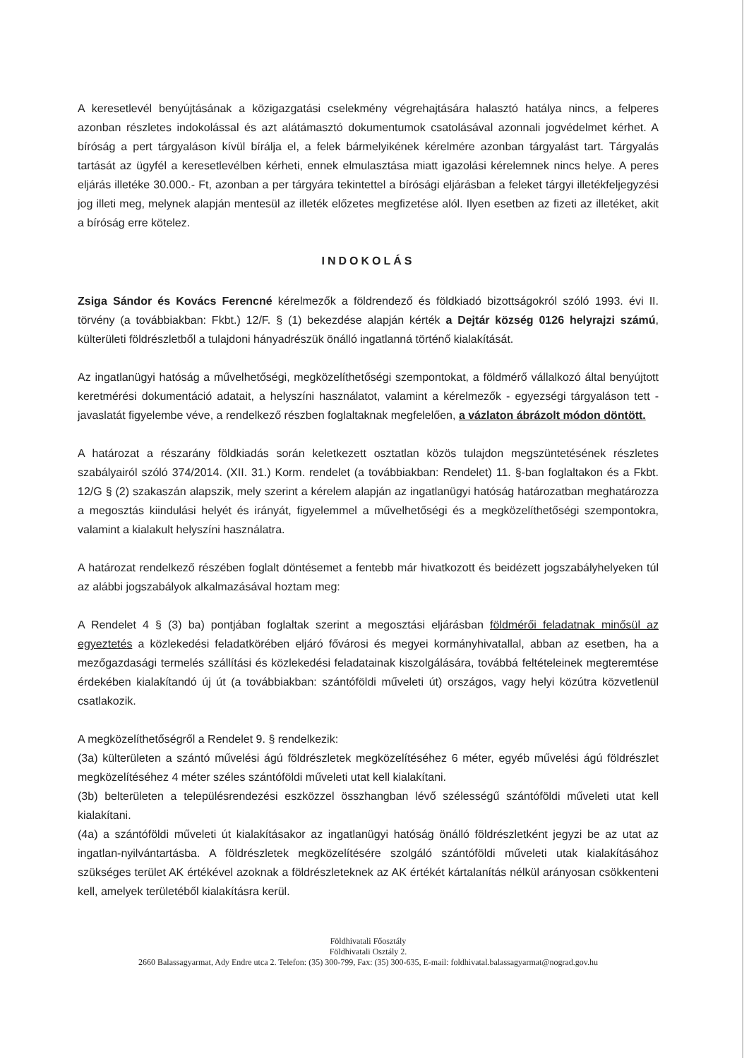A keresetlevél benyújtásának a közigazgatási cselekmény végrehajtására halasztó hatálya nincs, a felperes azonban részletes indokolással és azt alátámasztó dokumentumok csatolásával azonnali jogvédelmet kérhet. A bíróság a pert tárgyaláson kívül bírálja el, a felek bármelyikének kérelmére azonban tárgyalást tart. Tárgyalás tartását az ügyfél a keresetlevélben kérheti, ennek elmulasztása miatt igazolási kérelemnek nincs helye. A peres eljárás illetéke 30.000.- Ft, azonban a per tárgyára tekintettel a bírósági eljárásban a feleket tárgyi illetékfeljegyzési jog illeti meg, melynek alapján mentesül az illeték előzetes megfizetése alól. Ilyen esetben az fizeti az illetéket, akit a bíróság erre kötelez.
INDOKOLÁS
Zsiga Sándor és Kovács Ferencné kérelmezők a földrendező és földkiadó bizottságokról szóló 1993. évi II. törvény (a továbbiakban: Fkbt.) 12/F. § (1) bekezdése alapján kérték a Dejtár község 0126 helyrajzi számú, külterületi földrészletből a tulajdoni hányadrészük önálló ingatlanná történő kialakítását.
Az ingatlanügyi hatóság a művelhetőségi, megközelíthetőségi szempontokat, a földmérő vállalkozó által benyújtott keretmérési dokumentáció adatait, a helyszíni használatot, valamint a kérelmezők - egyezségi tárgyaláson tett - javaslatát figyelembe véve, a rendelkező részben foglaltaknak megfelelően, a vázlaton ábrázolt módon döntött.
A határozat a részarány földkiadás során keletkezett osztatlan közös tulajdon megszüntetésének részletes szabályairól szóló 374/2014. (XII. 31.) Korm. rendelet (a továbbiakban: Rendelet) 11. §-ban foglaltakon és a Fkbt. 12/G § (2) szakaszán alapszik, mely szerint a kérelem alapján az ingatlanügyi hatóság határozatban meghatározza a megosztás kiindulási helyét és irányát, figyelemmel a művelhetőségi és a megközelíthetőségi szempontokra, valamint a kialakult helyszíni használatra.
A határozat rendelkező részében foglalt döntésemet a fentebb már hivatkozott és beidézett jogszabályhelyeken túl az alábbi jogszabályok alkalmazásával hoztam meg:
A Rendelet 4 § (3) ba) pontjában foglaltak szerint a megosztási eljárásban földmérői feladatnak minősül az egyeztetés a közlekedési feladatkörében eljáró fővárosi és megyei kormányhivatallal, abban az esetben, ha a mezőgazdasági termelés szállítási és közlekedési feladatainak kiszolgálására, továbbá feltételeinek megteremtése érdekében kialakítandó új út (a továbbiakban: szántóföldi műveleti út) országos, vagy helyi közútra közvetlenül csatlakozik.
A megközelíthetőségről a Rendelet 9. § rendelkezik:
(3a) külterületen a szántó művelési ágú földrészletek megközelítéséhez 6 méter, egyéb művelési ágú földrészlet megközelítéséhez 4 méter széles szántóföldi műveleti utat kell kialakítani.
(3b) belterületen a településrendezési eszközzel összhangban lévő szélességű szántóföldi műveleti utat kell kialakítani.
(4a) a szántóföldi műveleti út kialakításakor az ingatlanügyi hatóság önálló földrészletként jegyzi be az utat az ingatlan-nyilvántartásba. A földrészletek megközelítésére szolgáló szántóföldi műveleti utak kialakításához szükséges terület AK értékével azoknak a földrészleteknek az AK értékét kártalanítás nélkül arányosan csökkenteni kell, amelyek területéből kialakításra kerül.
Földhivatali Főosztály
Földhivatali Osztály 2.
2660 Balassagyarmat, Ady Endre utca 2. Telefon: (35) 300-799, Fax: (35) 300-635, E-mail: foldhivatal.balassagyarmat@nograd.gov.hu